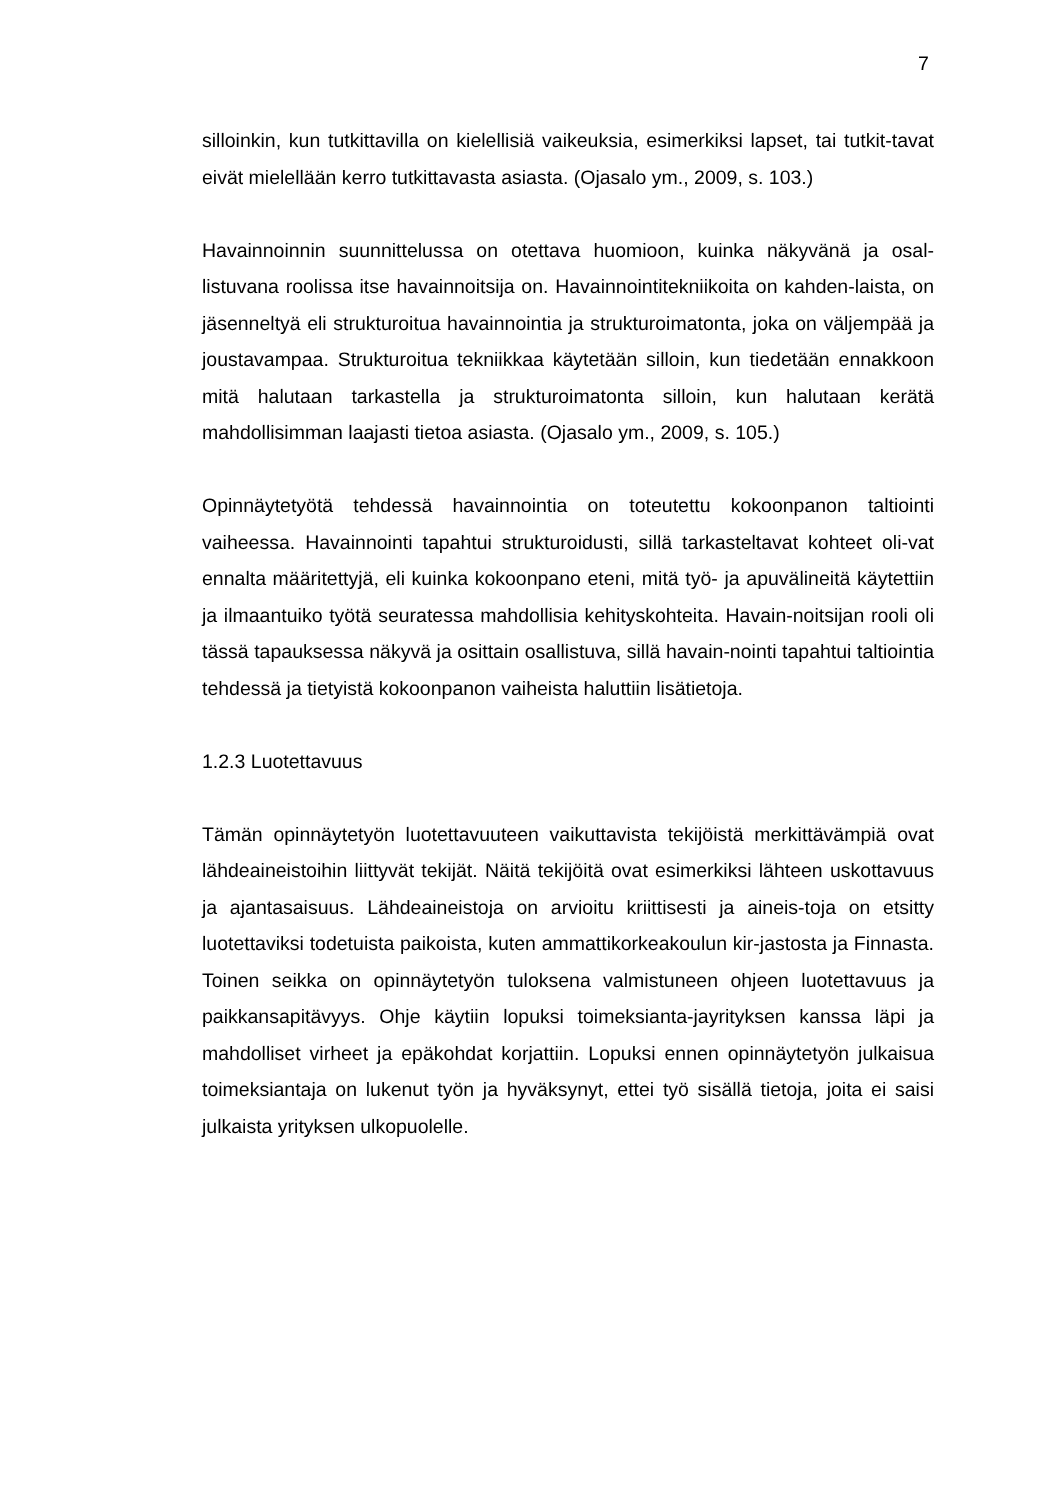7
silloinkin, kun tutkittavilla on kielellisiä vaikeuksia, esimerkiksi lapset, tai tutkit-tavat eivät mielellään kerro tutkittavasta asiasta. (Ojasalo ym., 2009, s. 103.)
Havainnoinnin suunnittelussa on otettava huomioon, kuinka näkyvänä ja osal-listuvana roolissa itse havainnoitsija on. Havainnointitekniikoita on kahden-laista, on jäsenneltyä eli strukturoitua havainnointia ja strukturoimatonta, joka on väljempää ja joustavampaa. Strukturoitua tekniikkaa käytetään silloin, kun tiedetään ennakkoon mitä halutaan tarkastella ja strukturoimatonta silloin, kun halutaan kerätä mahdollisimman laajasti tietoa asiasta. (Ojasalo ym., 2009, s. 105.)
Opinnäytetyötä tehdessä havainnointia on toteutettu kokoonpanon taltiointi vaiheessa. Havainnointi tapahtui strukturoidusti, sillä tarkasteltavat kohteet oli-vat ennalta määritettyjä, eli kuinka kokoonpano eteni, mitä työ- ja apuvälineitä käytettiin ja ilmaantuiko työtä seuratessa mahdollisia kehityskohteita. Havain-noitsijan rooli oli tässä tapauksessa näkyvä ja osittain osallistuva, sillä havain-nointi tapahtui taltiointia tehdessä ja tietyistä kokoonpanon vaiheista haluttiin lisätietoja.
1.2.3 Luotettavuus
Tämän opinnäytetyön luotettavuuteen vaikuttavista tekijöistä merkittävämpiä ovat lähdeaineistoihin liittyvät tekijät. Näitä tekijöitä ovat esimerkiksi lähteen uskottavuus ja ajantasaisuus. Lähdeaineistoja on arvioitu kriittisesti ja aineis-toja on etsitty luotettaviksi todetuista paikoista, kuten ammattikorkeakoulun kir-jastosta ja Finnasta. Toinen seikka on opinnäytetyön tuloksena valmistuneen ohjeen luotettavuus ja paikkansapitävyys. Ohje käytiin lopuksi toimeksianta-jayrityksen kanssa läpi ja mahdolliset virheet ja epäkohdat korjattiin. Lopuksi ennen opinnäytetyön julkaisua toimeksiantaja on lukenut työn ja hyväksynyt, ettei työ sisällä tietoja, joita ei saisi julkaista yrityksen ulkopuolelle.